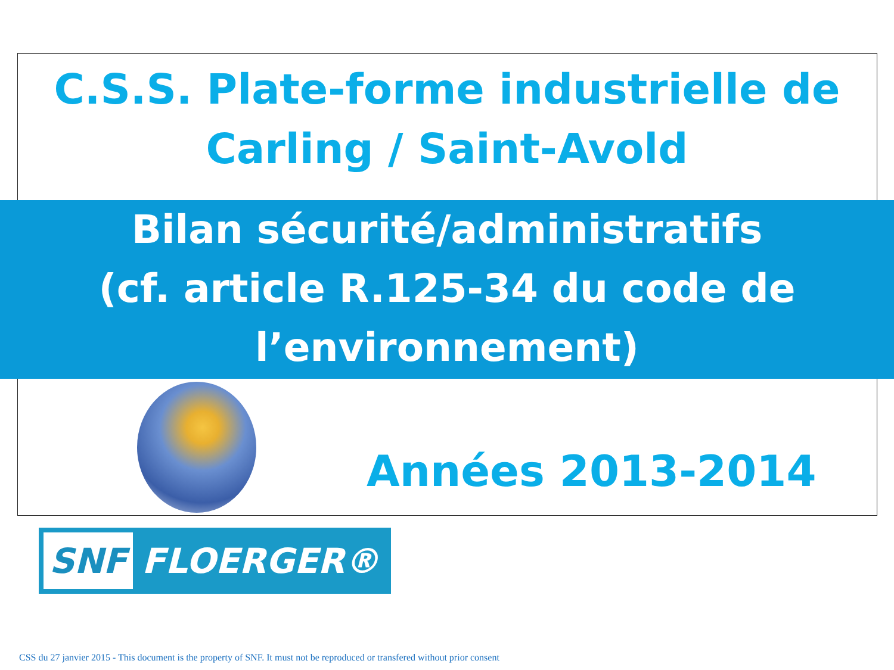C.S.S. Plate-forme industrielle de
Carling / Saint-Avold
Bilan sécurité/administratifs
(cf. article R.125-34 du code de
l’environnement)
Années 2013-2014
SNF FLOERGER®
CSS du 27 janvier 2015 - This document is the property of SNF. It must not be reproduced or transfered without prior consent